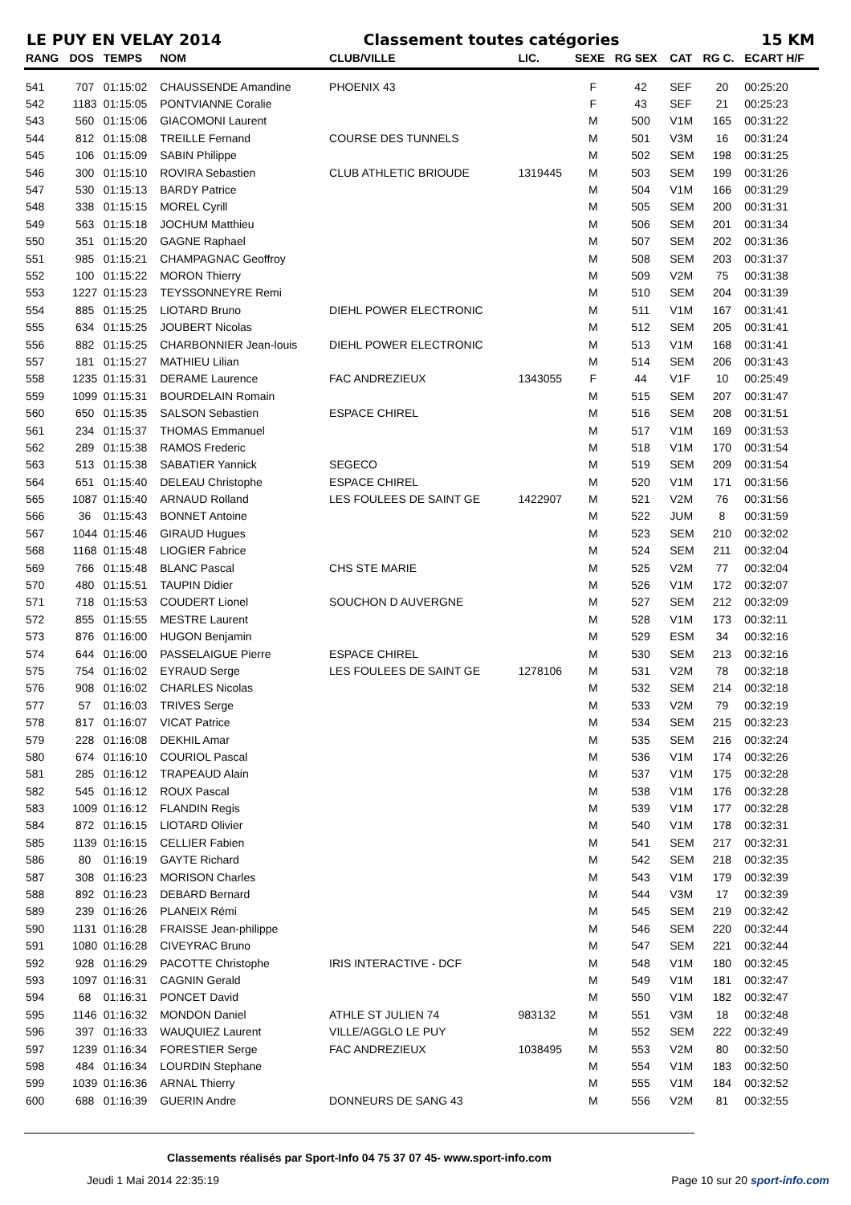LE PUY EN VELAY 2014 Classement toutes catégories 15 KM
| RANG | DOS | TEMPS | NOM | CLUB/VILLE | LIC. | SEXE | RG SEX | CAT | RG C. | ECART H/F |
| --- | --- | --- | --- | --- | --- | --- | --- | --- | --- | --- |
| 541 | 707 | 01:15:02 | CHAUSSENDE Amandine | PHOENIX 43 | | F | 42 | SEF | 20 | 00:25:20 |
| 542 | 1183 | 01:15:05 | PONTVIANNE Coralie | | | F | 43 | SEF | 21 | 00:25:23 |
| 543 | 560 | 01:15:06 | GIACOMONI Laurent | | | M | 500 | V1M | 165 | 00:31:22 |
| 544 | 812 | 01:15:08 | TREILLE Fernand | COURSE DES TUNNELS | | M | 501 | V3M | 16 | 00:31:24 |
| 545 | 106 | 01:15:09 | SABIN Philippe | | | M | 502 | SEM | 198 | 00:31:25 |
| 546 | 300 | 01:15:10 | ROVIRA Sebastien | CLUB ATHLETIC BRIOUDE | 1319445 | M | 503 | SEM | 199 | 00:31:26 |
| 547 | 530 | 01:15:13 | BARDY Patrice | | | M | 504 | V1M | 166 | 00:31:29 |
| 548 | 338 | 01:15:15 | MOREL Cyrill | | | M | 505 | SEM | 200 | 00:31:31 |
| 549 | 563 | 01:15:18 | JOCHUM Matthieu | | | M | 506 | SEM | 201 | 00:31:34 |
| 550 | 351 | 01:15:20 | GAGNE Raphael | | | M | 507 | SEM | 202 | 00:31:36 |
| 551 | 985 | 01:15:21 | CHAMPAGNAC Geoffroy | | | M | 508 | SEM | 203 | 00:31:37 |
| 552 | 100 | 01:15:22 | MORON Thierry | | | M | 509 | V2M | 75 | 00:31:38 |
| 553 | 1227 | 01:15:23 | TEYSSONNEYRE Remi | | | M | 510 | SEM | 204 | 00:31:39 |
| 554 | 885 | 01:15:25 | LIOTARD Bruno | DIEHL POWER ELECTRONIC | | M | 511 | V1M | 167 | 00:31:41 |
| 555 | 634 | 01:15:25 | JOUBERT Nicolas | | | M | 512 | SEM | 205 | 00:31:41 |
| 556 | 882 | 01:15:25 | CHARBONNIER Jean-louis | DIEHL POWER ELECTRONIC | | M | 513 | V1M | 168 | 00:31:41 |
| 557 | 181 | 01:15:27 | MATHIEU Lilian | | | M | 514 | SEM | 206 | 00:31:43 |
| 558 | 1235 | 01:15:31 | DERAME Laurence | FAC ANDREZIEUX | 1343055 | F | 44 | V1F | 10 | 00:25:49 |
| 559 | 1099 | 01:15:31 | BOURDELAIN Romain | | | M | 515 | SEM | 207 | 00:31:47 |
| 560 | 650 | 01:15:35 | SALSON Sebastien | ESPACE CHIREL | | M | 516 | SEM | 208 | 00:31:51 |
| 561 | 234 | 01:15:37 | THOMAS Emmanuel | | | M | 517 | V1M | 169 | 00:31:53 |
| 562 | 289 | 01:15:38 | RAMOS Frederic | | | M | 518 | V1M | 170 | 00:31:54 |
| 563 | 513 | 01:15:38 | SABATIER Yannick | SEGECO | | M | 519 | SEM | 209 | 00:31:54 |
| 564 | 651 | 01:15:40 | DELEAU Christophe | ESPACE CHIREL | | M | 520 | V1M | 171 | 00:31:56 |
| 565 | 1087 | 01:15:40 | ARNAUD Rolland | LES FOULEES DE SAINT GE | 1422907 | M | 521 | V2M | 76 | 00:31:56 |
| 566 | 36 | 01:15:43 | BONNET Antoine | | | M | 522 | JUM | 8 | 00:31:59 |
| 567 | 1044 | 01:15:46 | GIRAUD Hugues | | | M | 523 | SEM | 210 | 00:32:02 |
| 568 | 1168 | 01:15:48 | LIOGIER Fabrice | | | M | 524 | SEM | 211 | 00:32:04 |
| 569 | 766 | 01:15:48 | BLANC Pascal | CHS STE MARIE | | M | 525 | V2M | 77 | 00:32:04 |
| 570 | 480 | 01:15:51 | TAUPIN Didier | | | M | 526 | V1M | 172 | 00:32:07 |
| 571 | 718 | 01:15:53 | COUDERT Lionel | SOUCHON D AUVERGNE | | M | 527 | SEM | 212 | 00:32:09 |
| 572 | 855 | 01:15:55 | MESTRE Laurent | | | M | 528 | V1M | 173 | 00:32:11 |
| 573 | 876 | 01:16:00 | HUGON Benjamin | | | M | 529 | ESM | 34 | 00:32:16 |
| 574 | 644 | 01:16:00 | PASSELAIGUE Pierre | ESPACE CHIREL | | M | 530 | SEM | 213 | 00:32:16 |
| 575 | 754 | 01:16:02 | EYRAUD Serge | LES FOULEES DE SAINT GE | 1278106 | M | 531 | V2M | 78 | 00:32:18 |
| 576 | 908 | 01:16:02 | CHARLES Nicolas | | | M | 532 | SEM | 214 | 00:32:18 |
| 577 | 57 | 01:16:03 | TRIVES Serge | | | M | 533 | V2M | 79 | 00:32:19 |
| 578 | 817 | 01:16:07 | VICAT Patrice | | | M | 534 | SEM | 215 | 00:32:23 |
| 579 | 228 | 01:16:08 | DEKHIL Amar | | | M | 535 | SEM | 216 | 00:32:24 |
| 580 | 674 | 01:16:10 | COURIOL Pascal | | | M | 536 | V1M | 174 | 00:32:26 |
| 581 | 285 | 01:16:12 | TRAPEAUD Alain | | | M | 537 | V1M | 175 | 00:32:28 |
| 582 | 545 | 01:16:12 | ROUX Pascal | | | M | 538 | V1M | 176 | 00:32:28 |
| 583 | 1009 | 01:16:12 | FLANDIN Regis | | | M | 539 | V1M | 177 | 00:32:28 |
| 584 | 872 | 01:16:15 | LIOTARD Olivier | | | M | 540 | V1M | 178 | 00:32:31 |
| 585 | 1139 | 01:16:15 | CELLIER Fabien | | | M | 541 | SEM | 217 | 00:32:31 |
| 586 | 80 | 01:16:19 | GAYTE Richard | | | M | 542 | SEM | 218 | 00:32:35 |
| 587 | 308 | 01:16:23 | MORISON Charles | | | M | 543 | V1M | 179 | 00:32:39 |
| 588 | 892 | 01:16:23 | DEBARD Bernard | | | M | 544 | V3M | 17 | 00:32:39 |
| 589 | 239 | 01:16:26 | PLANEIX Rémi | | | M | 545 | SEM | 219 | 00:32:42 |
| 590 | 1131 | 01:16:28 | FRAISSE Jean-philippe | | | M | 546 | SEM | 220 | 00:32:44 |
| 591 | 1080 | 01:16:28 | CIVEYRAC Bruno | | | M | 547 | SEM | 221 | 00:32:44 |
| 592 | 928 | 01:16:29 | PACOTTE Christophe | IRIS INTERACTIVE - DCF | | M | 548 | V1M | 180 | 00:32:45 |
| 593 | 1097 | 01:16:31 | CAGNIN Gerald | | | M | 549 | V1M | 181 | 00:32:47 |
| 594 | 68 | 01:16:31 | PONCET David | | | M | 550 | V1M | 182 | 00:32:47 |
| 595 | 1146 | 01:16:32 | MONDON Daniel | ATHLE ST JULIEN 74 | 983132 | M | 551 | V3M | 18 | 00:32:48 |
| 596 | 397 | 01:16:33 | WAUQUIEZ Laurent | VILLE/AGGLO LE PUY | | M | 552 | SEM | 222 | 00:32:49 |
| 597 | 1239 | 01:16:34 | FORESTIER Serge | FAC ANDREZIEUX | 1038495 | M | 553 | V2M | 80 | 00:32:50 |
| 598 | 484 | 01:16:34 | LOURDIN Stephane | | | M | 554 | V1M | 183 | 00:32:50 |
| 599 | 1039 | 01:16:36 | ARNAL Thierry | | | M | 555 | V1M | 184 | 00:32:52 |
| 600 | 688 | 01:16:39 | GUERIN Andre | DONNEURS DE SANG 43 | | M | 556 | V2M | 81 | 00:32:55 |
Classements réalisés par Sport-Info 04 75 37 07 45- www.sport-info.com
Jeudi 1 Mai 2014 22:35:19 Page 10 sur 20 sport-info.com